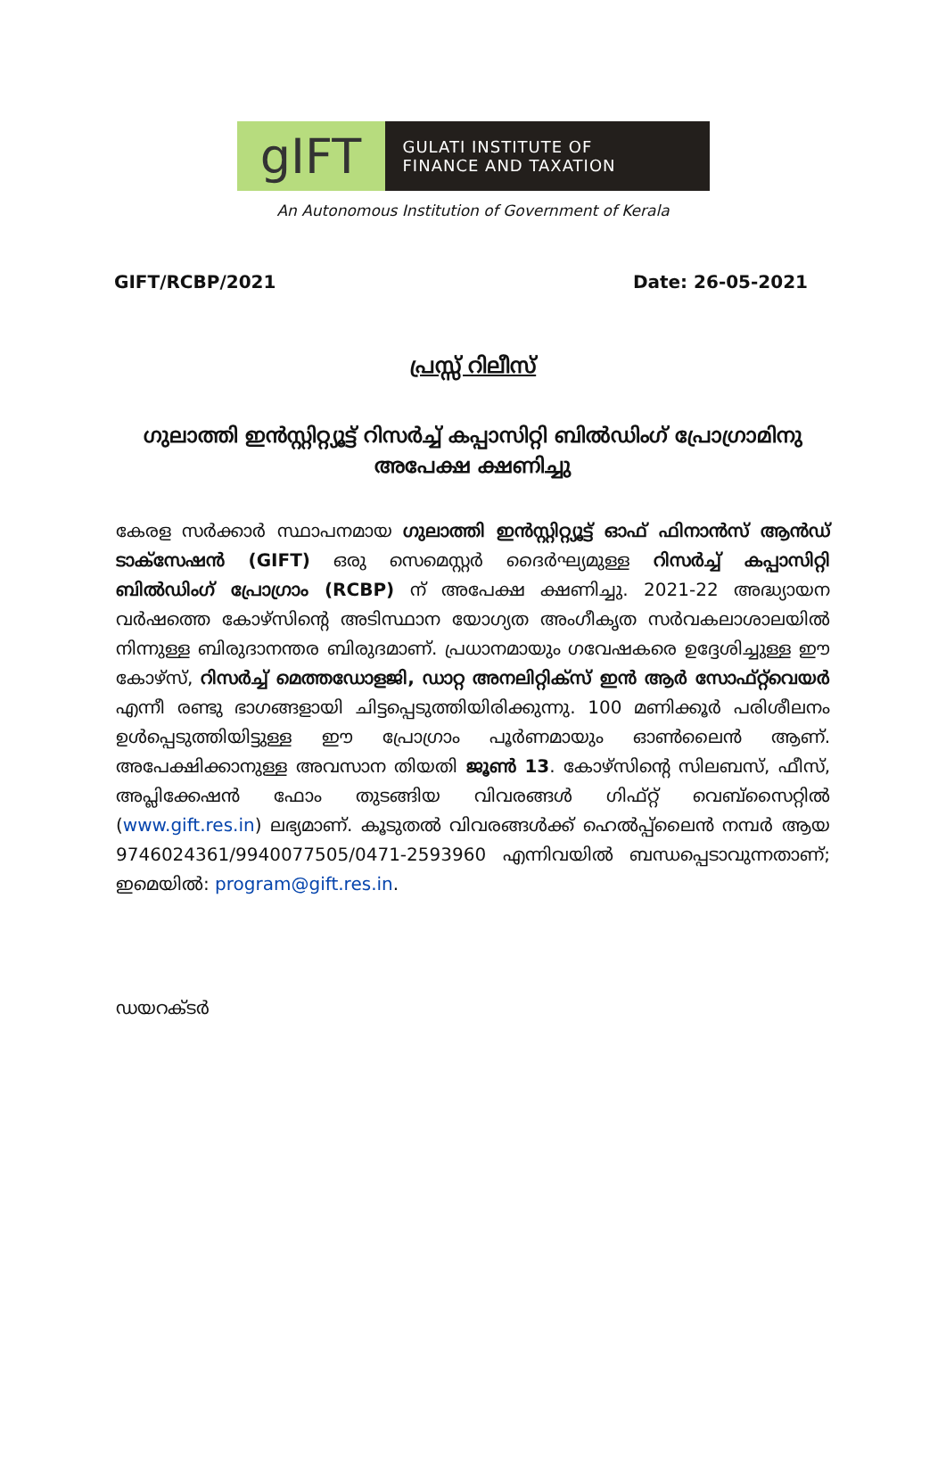gIFT
GULATI INSTITUTE OF
FINANCE AND TAXATION
An Autonomous Institution of Government of Kerala
GIFT/RCBP/2021 Date: 26-05-2021
പ്രസ്സ് റിലീസ്
ഗുലാത്തി ഇൻസ്റ്റിറ്റ്യൂട്ട് റിസർച്ച് കപ്പാസിറ്റി ബിൽഡിംഗ് പ്രോഗ്രാമിനു അപേക്ഷ ക്ഷണിച്ചു
കേരള സർക്കാർ സ്ഥാപനമായ ഗുലാത്തി ഇൻസ്റ്റിറ്റ്യൂട്ട് ഓഫ് ഫിനാൻസ് ആൻഡ് ടാക്സേഷൻ (GIFT) ഒരു സെമെസ്റ്റർ ദൈർഘ്യമുള്ള റിസർച്ച് കപ്പാസിറ്റി ബിൽഡിംഗ് പ്രോഗ്രാം (RCBP) ന് അപേക്ഷ ക്ഷണിച്ചു. 2021-22 അദ്ധ്യായന വർഷത്തെ കോഴ്സിന്റെ അടിസ്ഥാന യോഗ്യത അംഗീകൃത സർവകലാശാലയിൽ നിന്നുള്ള ബിരുദാനന്തര ബിരുദമാണ്. പ്രധാനമായും ഗവേഷകരെ ഉദ്ദേശിച്ചുള്ള ഈ കോഴ്സ്, റിസർച്ച് മെത്തഡോളജി, ഡാറ്റ അനലിറ്റിക്സ് ഇൻ ആർ സോഫ്റ്റ്‌വെയർ എന്നീ രണ്ടു ഭാഗങ്ങളായി ചിട്ടപ്പെടുത്തിയിരിക്കുന്നു. 100 മണിക്കൂർ പരിശീലനം ഉൾപ്പെടുത്തിയിട്ടുള്ള ഈ പ്രോഗ്രാം പൂർണമായും ഓൺലൈൻ ആണ്. അപേക്ഷിക്കാനുള്ള അവസാന തിയതി ജൂൺ 13. കോഴ്സിന്റെ സിലബസ്, ഫീസ്, അപ്ലിക്കേഷൻ ഫോം തുടങ്ങിയ വിവരങ്ങൾ ഗിഫ്റ്റ് വെബ്സൈറ്റിൽ (www.gift.res.in) ലഭ്യമാണ്. കൂടുതൽ വിവരങ്ങൾക്ക് ഹെൽപ്പ്ലൈൻ നമ്പർ ആയ 9746024361/9940077505/0471-2593960 എന്നിവയിൽ ബന്ധപ്പെടാവുന്നതാണ്; ഇമെയിൽ: program@gift.res.in.
ഡയറക്ടർ